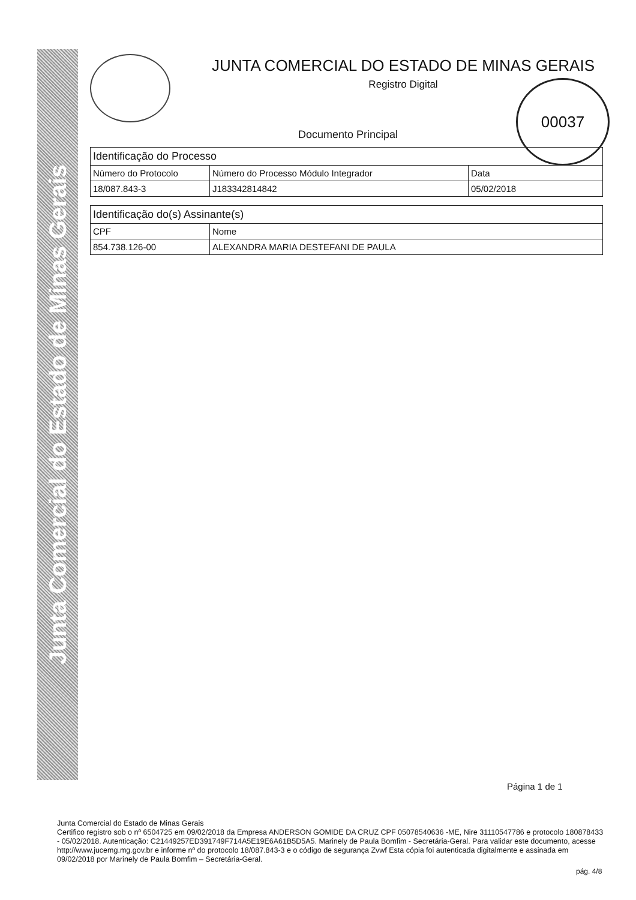Junta Comercial do Estado de Minas Gerais
JUNTA COMERCIAL DO ESTADO DE MINAS GERAIS
Registro Digital
Documento Principal
| Identificação do Processo | | |
| --- | --- | --- |
| Número do Protocolo | Número do Processo Módulo Integrador | Data |
| 18/087.843-3 | J183342814842 | 05/02/2018 |
| Identificação do(s) Assinante(s) | |
| --- | --- |
| CPF | Nome |
| 854.738.126-00 | ALEXANDRA MARIA DESTEFANI DE PAULA |
00037
Página 1 de 1
Junta Comercial do Estado de Minas Gerais
Certifico registro sob o nº 6504725 em 09/02/2018 da Empresa ANDERSON GOMIDE DA CRUZ CPF 05078540636 -ME, Nire 31110547786 e protocolo 180878433 - 05/02/2018. Autenticação: C21449257ED391749F714A5E19E6A61B5D5A5. Marinely de Paula Bomfim - Secretária-Geral. Para validar este documento, acesse http://www.jucemg.mg.gov.br e informe nº do protocolo 18/087.843-3 e o código de segurança Zvwf Esta cópia foi autenticada digitalmente e assinada em 09/02/2018 por Marinely de Paula Bomfim – Secretária-Geral.
pág. 4/8